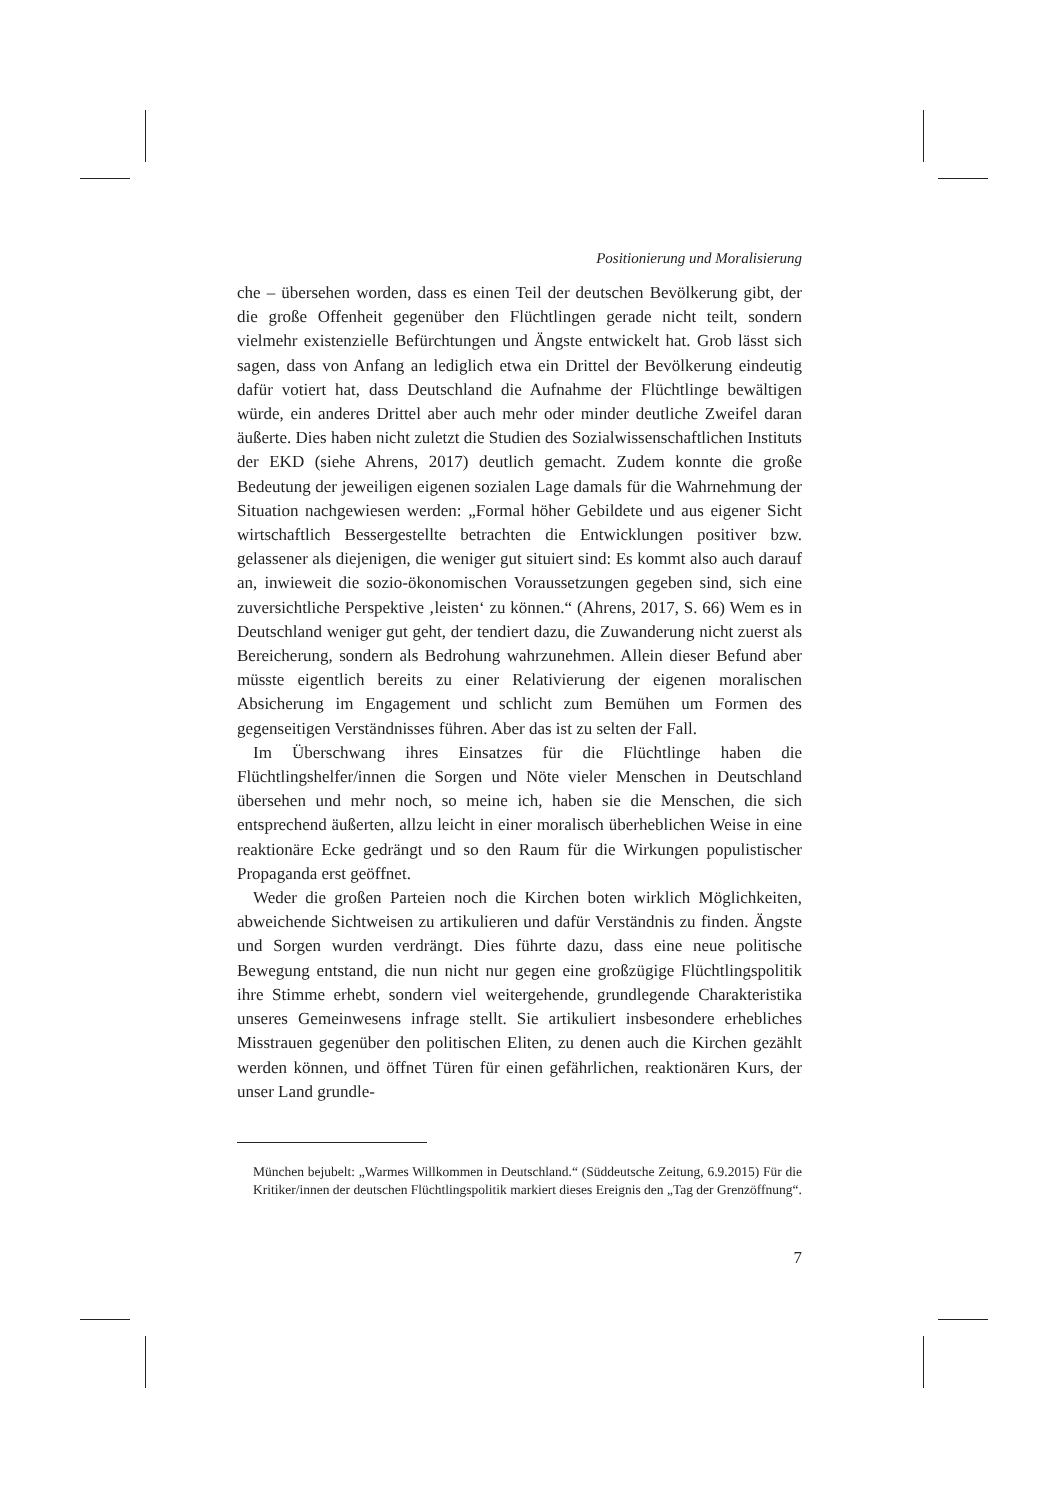Positionierung und Moralisierung
che – übersehen worden, dass es einen Teil der deutschen Bevölkerung gibt, der die große Offenheit gegenüber den Flüchtlingen gerade nicht teilt, sondern vielmehr existenzielle Befürchtungen und Ängste entwickelt hat. Grob lässt sich sagen, dass von Anfang an lediglich etwa ein Drittel der Bevölkerung eindeutig dafür votiert hat, dass Deutschland die Aufnahme der Flüchtlinge bewältigen würde, ein anderes Drittel aber auch mehr oder minder deutliche Zweifel daran äußerte. Dies haben nicht zuletzt die Studien des Sozialwissenschaftlichen Instituts der EKD (siehe Ahrens, 2017) deutlich gemacht. Zudem konnte die große Bedeutung der jeweiligen eigenen sozialen Lage damals für die Wahrnehmung der Situation nachgewiesen werden: „Formal höher Gebildete und aus eigener Sicht wirtschaftlich Bessergestellte betrachten die Entwicklungen positiver bzw. gelassener als diejenigen, die weniger gut situiert sind: Es kommt also auch darauf an, inwieweit die sozio-ökonomischen Voraussetzungen gegeben sind, sich eine zuversichtliche Perspektive ‚leisten‘ zu können.“ (Ahrens, 2017, S. 66) Wem es in Deutschland weniger gut geht, der tendiert dazu, die Zuwanderung nicht zuerst als Bereicherung, sondern als Bedrohung wahrzunehmen. Allein dieser Befund aber müsste eigentlich bereits zu einer Relativierung der eigenen moralischen Absicherung im Engagement und schlicht zum Bemühen um Formen des gegenseitigen Verständnisses führen. Aber das ist zu selten der Fall.
Im Überschwang ihres Einsatzes für die Flüchtlinge haben die Flüchtlingshelfer/innen die Sorgen und Nöte vieler Menschen in Deutschland übersehen und mehr noch, so meine ich, haben sie die Menschen, die sich entsprechend äußerten, allzu leicht in einer moralisch überheblichen Weise in eine reaktionäre Ecke gedrängt und so den Raum für die Wirkungen populistischer Propaganda erst geöffnet.
Weder die großen Parteien noch die Kirchen boten wirklich Möglichkeiten, abweichende Sichtweisen zu artikulieren und dafür Verständnis zu finden. Ängste und Sorgen wurden verdrängt. Dies führte dazu, dass eine neue politische Bewegung entstand, die nun nicht nur gegen eine großzügige Flüchtlingspolitik ihre Stimme erhebt, sondern viel weitergehende, grundlegende Charakteristika unseres Gemeinwesens infrage stellt. Sie artikuliert insbesondere erhebliches Misstrauen gegenüber den politischen Eliten, zu denen auch die Kirchen gezählt werden können, und öffnet Türen für einen gefährlichen, reaktionären Kurs, der unser Land grundle-
München bejubelt: „Warmes Willkommen in Deutschland.“ (Süddeutsche Zeitung, 6.9.2015) Für die Kritiker/innen der deutschen Flüchtlingspolitik markiert dieses Ereignis den „Tag der Grenzöffnung“.
7